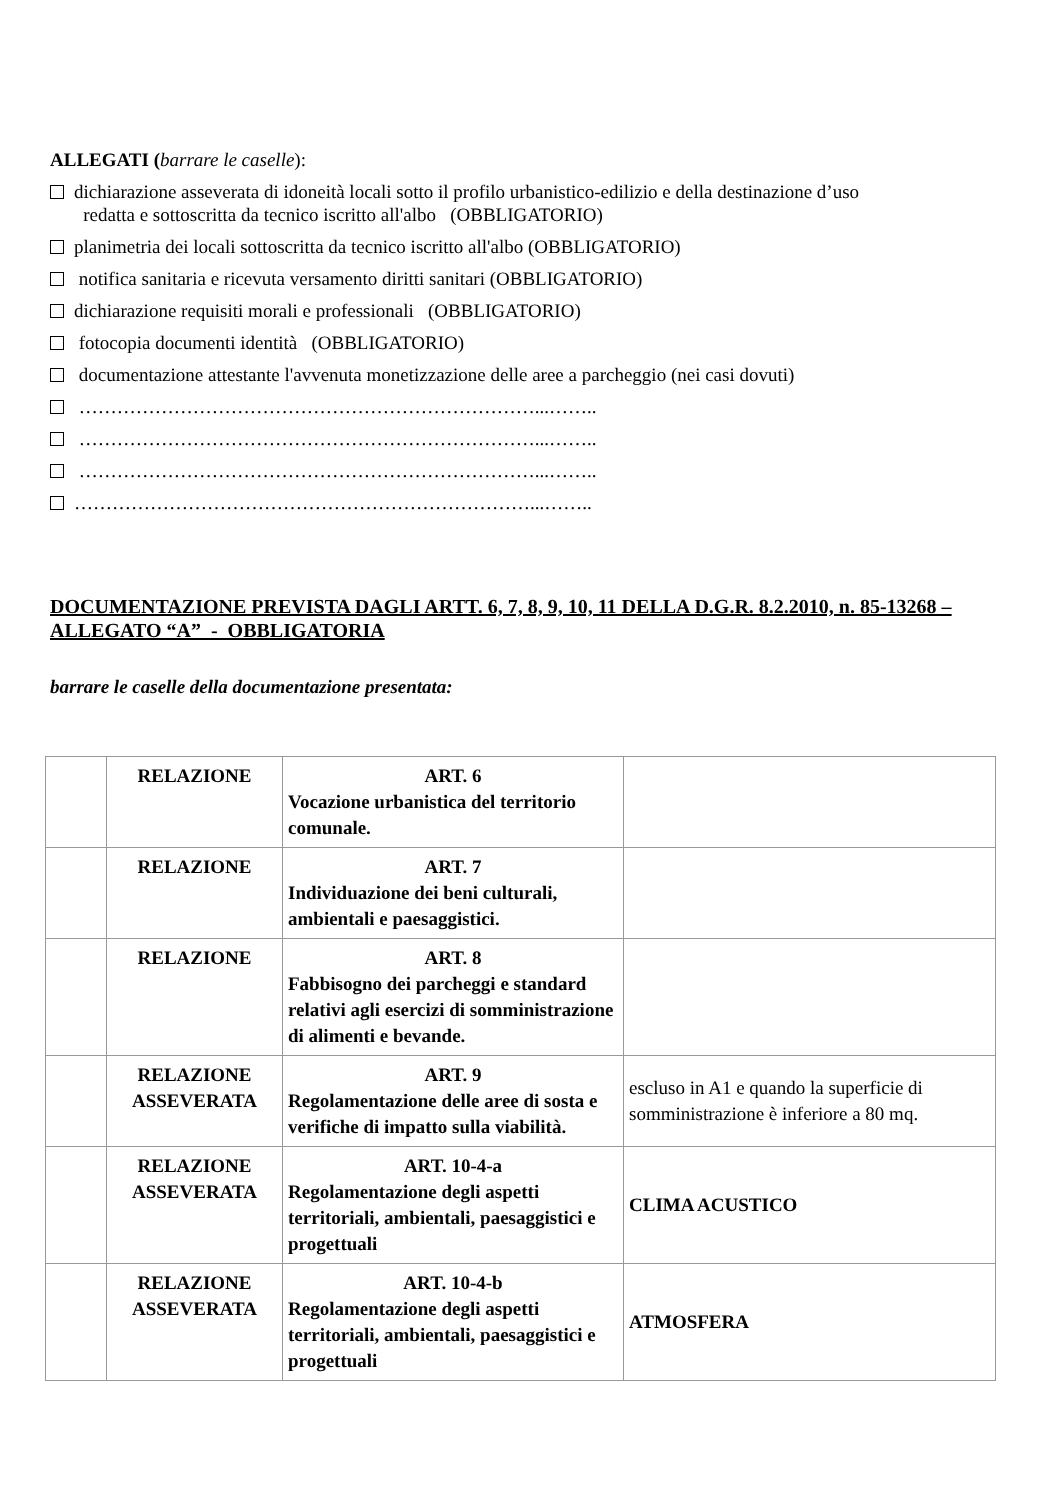ALLEGATI (barrare le caselle):
dichiarazione asseverata di idoneità locali sotto il profilo urbanistico-edilizio e della destinazione d’uso
redatta e sottoscritta da tecnico iscritto all'albo (OBBLIGATORIO)
planimetria dei locali sottoscritta da tecnico iscritto all'albo (OBBLIGATORIO)
notifica sanitaria e ricevuta versamento diritti sanitari (OBBLIGATORIO)
dichiarazione requisiti morali e professionali (OBBLIGATORIO)
fotocopia documenti identità (OBBLIGATORIO)
documentazione attestante l'avvenuta monetizzazione delle aree a parcheggio (nei casi dovuti)
………………………………………………………………...……..
………………………………………………………………...……..
………………………………………………………………...……..
………………………………………………………………...……..
DOCUMENTAZIONE PREVISTA DAGLI ARTT. 6, 7, 8, 9, 10, 11 DELLA D.G.R. 8.2.2010, n. 85-13268 – ALLEGATO “A” - OBBLIGATORIA
barrare le caselle della documentazione presentata:
| | RELAZIONE | ART. 6 Vocazione urbanistica del territorio comunale. | |
| | RELAZIONE | ART. 7 Individuazione dei beni culturali, ambientali e paesaggistici. | |
| | RELAZIONE | ART. 8 Fabbisogno dei parcheggi e standard relativi agli esercizi di somministrazione di alimenti e bevande. | |
| | RELAZIONE ASSEVERATA | ART. 9 Regolamentazione delle aree di sosta e verifiche di impatto sulla viabilità. | escluso in A1 e quando la superficie di somministrazione è inferiore a 80 mq. |
| | RELAZIONE ASSEVERATA | ART. 10-4-a Regolamentazione degli aspetti territoriali, ambientali, paesaggistici e progettuali | CLIMA ACUSTICO |
| | RELAZIONE ASSEVERATA | ART. 10-4-b Regolamentazione degli aspetti territoriali, ambientali, paesaggistici e progettuali | ATMOSFERA |